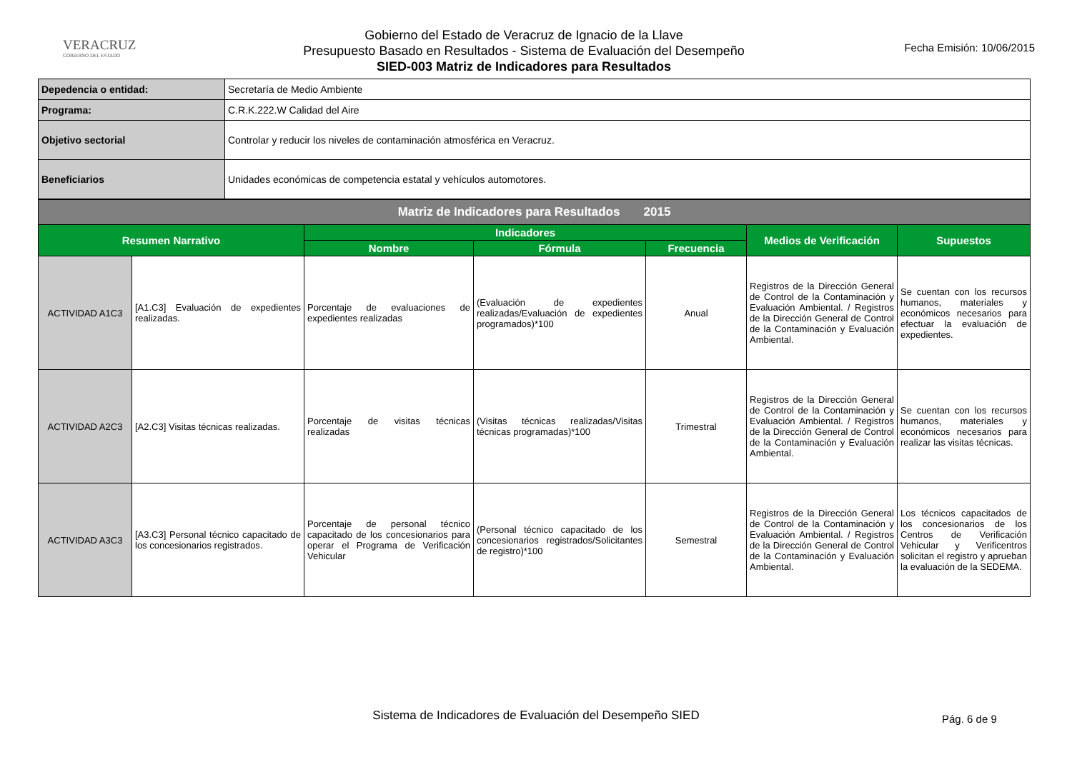VERACRUZ
GOBIERNO DEL ESTADO
Gobierno del Estado de Veracruz de Ignacio de la Llave
Presupuesto Basado en Resultados - Sistema de Evaluación del Desempeño
SIED-003 Matriz de Indicadores para Resultados
Fecha Emisión: 10/06/2015
| Depedencia o entidad: | Secretaría de Medio Ambiente |
| Programa: | C.R.K.222.W Calidad del Aire |
| Objetivo sectorial | Controlar y reducir los niveles de contaminación atmosférica en Veracruz. |
| Beneficiarios | Unidades económicas de competencia estatal y vehículos automotores. |
| Matriz de Indicadores para Resultados 2015 | | | | | | |
| Resumen Narrativo | | Indicadores | | | Medios de Verificación | Supuestos |
| | | Nombre | Fórmula | Frecuencia | | |
| ACTIVIDAD A1C3 | [A1.C3] Evaluación de expedientes realizadas. | Porcentaje de evaluaciones de expedientes realizadas | (Evaluación de expedientes realizadas/Evaluación de expedientes programados)*100 | Anual | Registros de la Dirección General de Control de la Contaminación y Evaluación Ambiental. / Registros de la Dirección General de Control de la Contaminación y Evaluación Ambiental. | Se cuentan con los recursos humanos, materiales y económicos necesarios para efectuar la evaluación de expedientes. |
| ACTIVIDAD A2C3 | [A2.C3] Visitas técnicas realizadas. | Porcentaje de visitas técnicas realizadas | (Visitas técnicas realizadas/Visitas técnicas programadas)*100 | Trimestral | Registros de la Dirección General de Control de la Contaminación y Evaluación Ambiental. / Registros de la Dirección General de Control de la Contaminación y Evaluación Ambiental. | Se cuentan con los recursos humanos, materiales y económicos necesarios para realizar las visitas técnicas. |
| ACTIVIDAD A3C3 | [A3.C3] Personal técnico capacitado de los concesionarios registrados. | Porcentaje de personal técnico capacitado de los concesionarios para operar el Programa de Verificación Vehicular | (Personal técnico capacitado de los concesionarios registrados/Solicitantes de registro)*100 | Semestral | Registros de la Dirección General de Control de la Contaminación y Evaluación Ambiental. / Registros de la Dirección General de Control de la Contaminación y Evaluación Ambiental. | Los técnicos capacitados de los concesionarios de los Centros de Verificación Vehicular y Verificentros solicitan el registro y aprueban la evaluación de la SEDEMA. |
Sistema de Indicadores de Evaluación del Desempeño SIED Pág. 6 de 9